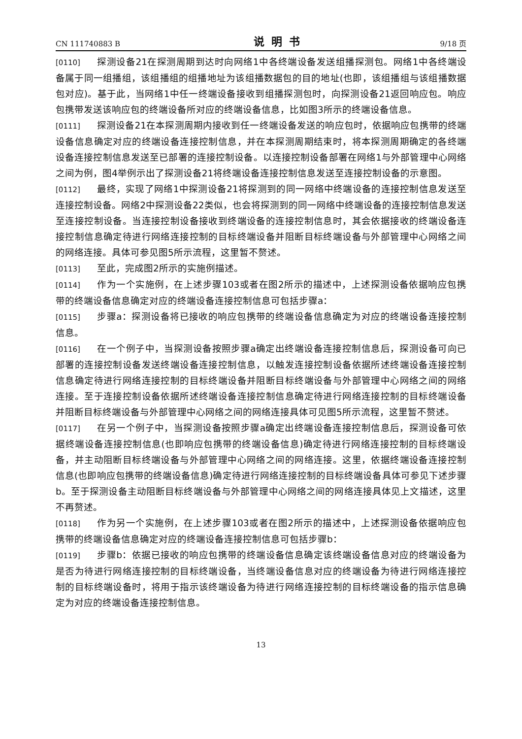CN 111740883 B 说明书 9/18 页
[0110] 探测设备21在探测周期到达时向网络1中各终端设备发送组播探测包。网络1中各终端设备属于同一组播组，该组播组的组播地址为该组播数据包的目的地址(也即，该组播组与该组播数据包对应)。基于此，当网络1中任一终端设备接收到组播探测包时，向探测设备21返回响应包。响应包携带发送该响应包的终端设备所对应的终端设备信息，比如图3所示的终端设备信息。
[0111] 探测设备21在本探测周期内接收到任一终端设备发送的响应包时，依据响应包携带的终端设备信息确定对应的终端设备连接控制信息，并在本探测周期结束时，将本探测周期确定的各终端设备连接控制信息发送至已部署的连接控制设备。以连接控制设备部署在网络1与外部管理中心网络之间为例，图4举例示出了探测设备21将终端设备连接控制信息发送至连接控制设备的示意图。
[0112] 最终，实现了网络1中探测设备21将探测到的同一网络中终端设备的连接控制信息发送至连接控制设备。网络2中探测设备22类似，也会将探测到的同一网络中终端设备的连接控制信息发送至连接控制设备。当连接控制设备接收到终端设备的连接控制信息时，其会依据接收的终端设备连接控制信息确定待进行网络连接控制的目标终端设备并阻断目标终端设备与外部管理中心网络之间的网络连接。具体可参见图5所示流程，这里暂不赘述。
[0113] 至此，完成图2所示的实施例描述。
[0114] 作为一个实施例，在上述步骤103或者在图2所示的描述中，上述探测设备依据响应包携带的终端设备信息确定对应的终端设备连接控制信息可包括步骤a：
[0115] 步骤a：探测设备将已接收的响应包携带的终端设备信息确定为对应的终端设备连接控制信息。
[0116] 在一个例子中，当探测设备按照步骤a确定出终端设备连接控制信息后，探测设备可向已部署的连接控制设备发送终端设备连接控制信息，以触发连接控制设备依据所述终端设备连接控制信息确定待进行网络连接控制的目标终端设备并阻断目标终端设备与外部管理中心网络之间的网络连接。至于连接控制设备依据所述终端设备连接控制信息确定待进行网络连接控制的目标终端设备并阻断目标终端设备与外部管理中心网络之间的网络连接具体可见图5所示流程，这里暂不赘述。
[0117] 在另一个例子中，当探测设备按照步骤a确定出终端设备连接控制信息后，探测设备可依据终端设备连接控制信息(也即响应包携带的终端设备信息)确定待进行网络连接控制的目标终端设备，并主动阻断目标终端设备与外部管理中心网络之间的网络连接。这里，依据终端设备连接控制信息(也即响应包携带的终端设备信息)确定待进行网络连接控制的目标终端设备具体可参见下述步骤b。至于探测设备主动阻断目标终端设备与外部管理中心网络之间的网络连接具体见上文描述，这里不再赘述。
[0118] 作为另一个实施例，在上述步骤103或者在图2所示的描述中，上述探测设备依据响应包携带的终端设备信息确定对应的终端设备连接控制信息可包括步骤b：
[0119] 步骤b：依据已接收的响应包携带的终端设备信息确定该终端设备信息对应的终端设备为是否为待进行网络连接控制的目标终端设备，当终端设备信息对应的终端设备为待进行网络连接控制的目标终端设备时，将用于指示该终端设备为待进行网络连接控制的目标终端设备的指示信息确定为对应的终端设备连接控制信息。
13